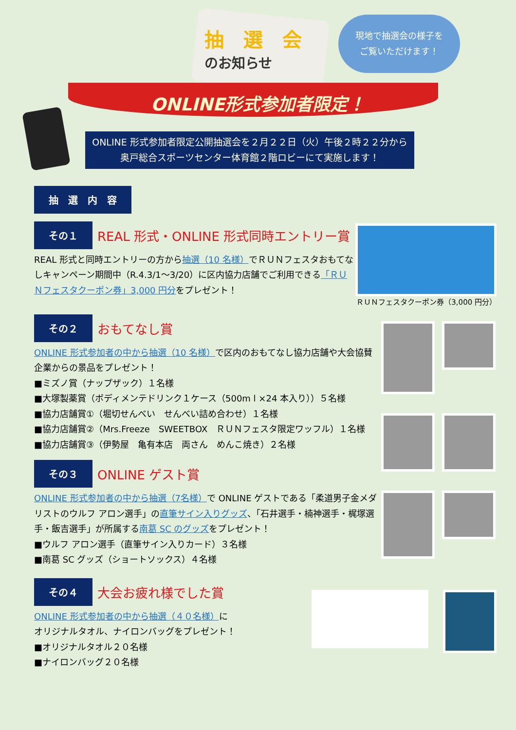抽　選　会
のお知らせ
現地で抽選会の様子を
ご覧いただけます！
ONLINE形式参加者限定！
ONLINE 形式参加者限定公開抽選会を２月２２日（火）午後２時２２分から
奥戸総合スポーツセンター体育館２階ロビーにて実施します！
抽　選　内　容
その１ REAL 形式・ONLINE 形式同時エントリー賞
REAL 形式と同時エントリーの方から抽選（10 名様）でＲＵＮフェスタおもてなしキャンペーン期間中（R.4.3/1～3/20）に区内協力店舗でご利用できる「ＲＵＮフェスタクーポン券」3,000 円分をプレゼント！
ＲＵＮフェスタクーポン券（3,000 円分）
その２ おもてなし賞
ONLINE 形式参加者の中から抽選（10 名様）で区内のおもてなし協力店舗や大会協賛企業からの景品をプレゼント！
■ミズノ賞（ナップザック）１名様
■大塚製薬賞（ボディメンテドリンク１ケース（500m l ×24 本入り））５名様
■協力店舗賞①（堀切せんべい　せんべい詰め合わせ）１名様
■協力店舗賞②（Mrs.Freeze　SWEETBOX　ＲＵＮフェスタ限定ワッフル）１名様
■協力店舗賞③（伊勢屋　亀有本店　両さん　めんこ焼き）２名様
その３ ONLINE ゲスト賞
ONLINE 形式参加者の中から抽選（7名様）で ONLINE ゲストである「柔道男子金メダリストのウルフ アロン選手」の直筆サイン入りグッズ、「石井選手・楠神選手・梶塚選手・飯吉選手」が所属する南葛 SC のグッズをプレゼント！
■ウルフ アロン選手（直筆サイン入りカード）３名様
■南葛 SC グッズ（ショートソックス）４名様
その４ 大会お疲れ様でした賞
ONLINE 形式参加者の中から抽選（４０名様）に
オリジナルタオル、ナイロンバッグをプレゼント！
■オリジナルタオル２０名様
■ナイロンバッグ２０名様